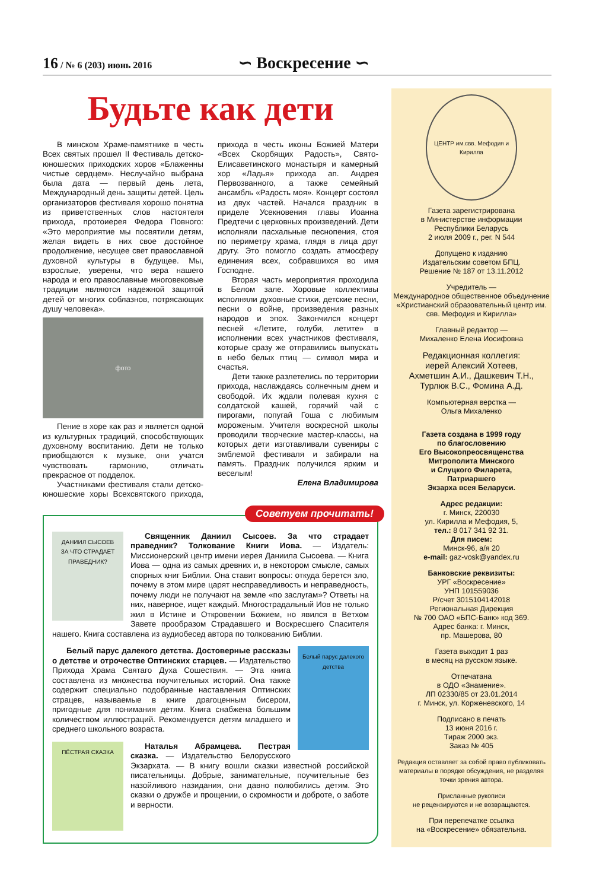16 / № 6 (203) июнь 2016
∽ Воскресение ∽
Будьте как дети
В минском Храме-памятнике в честь Всех святых прошел II Фестиваль детско-юношеских приходских хоров «Блаженны чистые сердцем». Неслучайно выбрана была дата — первый день лета, Международный день защиты детей. Цель организаторов фестиваля хорошо понятна из приветственных слов настоятеля прихода, протоиерея Федора Повного: «Это мероприятие мы посвятили детям, желая видеть в них свое достойное продолжение, несущее свет православной духовной культуры в будущее. Мы, взрослые, уверены, что вера нашего народа и его православные многовековые традиции являются надежной защитой детей от многих соблазнов, потрясающих душу человека».
фото
Пение в хоре как раз и является одной из культурных традиций, способствующих духовному воспитанию. Дети не только приобщаются к музыке, они учатся чувствовать гармонию, отличать прекрасное от подделок.
Участниками фестиваля стали детско-юношеские хоры Всехсвятского прихода, прихода в честь иконы Божией Матери «Всех Скорбящих Радость», Свято-Елисаветинского монастыря и камерный хор «Ладья» прихода ап. Андрея Первозванного, а также семейный ансамбль «Радость моя». Концерт состоял из двух частей. Начался праздник в приделе Усекновения главы Иоанна Предтечи с церковных произведений. Дети исполняли пасхальные песнопения, стоя по периметру храма, глядя в лица друг другу. Это помогло создать атмосферу единения всех, собравшихся во имя Господне.
Вторая часть мероприятия проходила в Белом зале. Хоровые коллективы исполняли духовные стихи, детские песни, песни о войне, произведения разных народов и эпох. Закончился концерт песней «Летите, голуби, летите» в исполнении всех участников фестиваля, которые сразу же отправились выпускать в небо белых птиц — символ мира и счастья.
Дети также разлетелись по территории прихода, наслаждаясь солнечным днем и свободой. Их ждали полевая кухня с солдатской кашей, горячий чай с пирогами, попугай Гоша с любимым мороженым. Учителя воскресной школы проводили творческие мастер-классы, на которых дети изготавливали сувениры с эмблемой фестиваля и забирали на память. Праздник получился ярким и веселым!
Елена Владимирова
Советуем прочитать!
ДАНИИЛ СЫСОЕВ
ЗА ЧТО СТРАДАЕТ ПРАВЕДНИК?
Священник Даниил Сысоев. За что страдает праведник? Толкование Книги Иова. — Издатель: Миссионерский центр имени иерея Даниила Сысоева. — Книга Иова — одна из самых древних и, в некотором смысле, самых спорных книг Библии. Она ставит вопросы: откуда берется зло, почему в этом мире царят несправедливость и неправедность, почему люди не получают на земле «по заслугам»? Ответы на них, наверное, ищет каждый. Многострадальный Иов не только жил в Истине и Откровении Божием, но явился в Ветхом Завете прообразом Страдавшего и Воскресшего Спасителя нашего. Книга составлена из аудиобесед автора по толкованию Библии.
Белый парус далекого детства
Белый парус далекого детства. Достоверные рассказы о детстве и отрочестве Оптинских старцев. — Издательство Прихода Храма Святаго Духа Сошествия. — Эта книга составлена из множества поучительных историй. Она также содержит специально подобранные наставления Оптинских страцев, называемые в книге драгоценным бисером, пригодные для понимания детям. Книга снабжена большим количеством иллюстраций. Рекомендуется детям младшего и среднего школьного возраста.
ПЁСТРАЯ СКАЗКА
Наталья Абрамцева. Пестрая сказка. — Издательство Белорусского Экзархата. — В книгу вошли сказки известной российской писательницы. Добрые, занимательные, поучительные без назойливого назидания, они давно полюбились детям. Это сказки о дружбе и прощении, о скромности и доброте, о заботе и верности.
ЦЕНТР им.свв. Мефодия и Кирилла
Газета зарегистрирована
в Министерстве информации
Республики Беларусь
2 июля 2009 г., рег. N 544
Допущено к изданию
Издательским советом БПЦ.
Решение № 187 от 13.11.2012
Учредитель —
Международное общественное объединение «Христианский образовательный центр им. свв. Мефодия и Кирилла»
Главный редактор —
Михаленко Елена Иосифовна
Редакционная коллегия:
иерей Алексий Хотеев,
Ахметшин А.И., Дашкевич Т.Н.,
Турлюк В.С., Фомина А.Д.
Компьютерная верстка —
Ольга Михаленко
Газета создана в 1999 году
по благословению
Его Высокопреосвященства
Митрополита Минского
и Слуцкого Филарета,
Патриаршего
Экзарха всея Беларуси.
Адрес редакции:
г. Минск, 220030
ул. Кирилла и Мефодия, 5,
тел.: 8 017 341 92 31.
Для писем:
Минск-96, а/я 20
e-mail: gaz-vosk@yandex.ru
Банковские реквизиты:
УРГ «Воскресение»
УНП 101559036
Р/счет 3015104142018
Региональная Дирекция
№ 700 ОАО «БПС-Банк» код 369.
Адрес банка: г. Минск,
пр. Машерова, 80
Газета выходит 1 раз
в месяц на русском языке.
Отпечатана
в ОДО «Знамение».
ЛП 02330/85 от 23.01.2014
г. Минск, ул. Корженевского, 14
Подписано в печать
13 июня 2016 г.
Тираж 2000 экз.
Заказ № 405
Редакция оставляет за собой право публиковать материалы в порядке обсуждения, не разделяя точки зрения автора.
Присланные рукописи
не рецензируются и не возвращаются.
При перепечатке ссылка
на «Воскресение» обязательна.